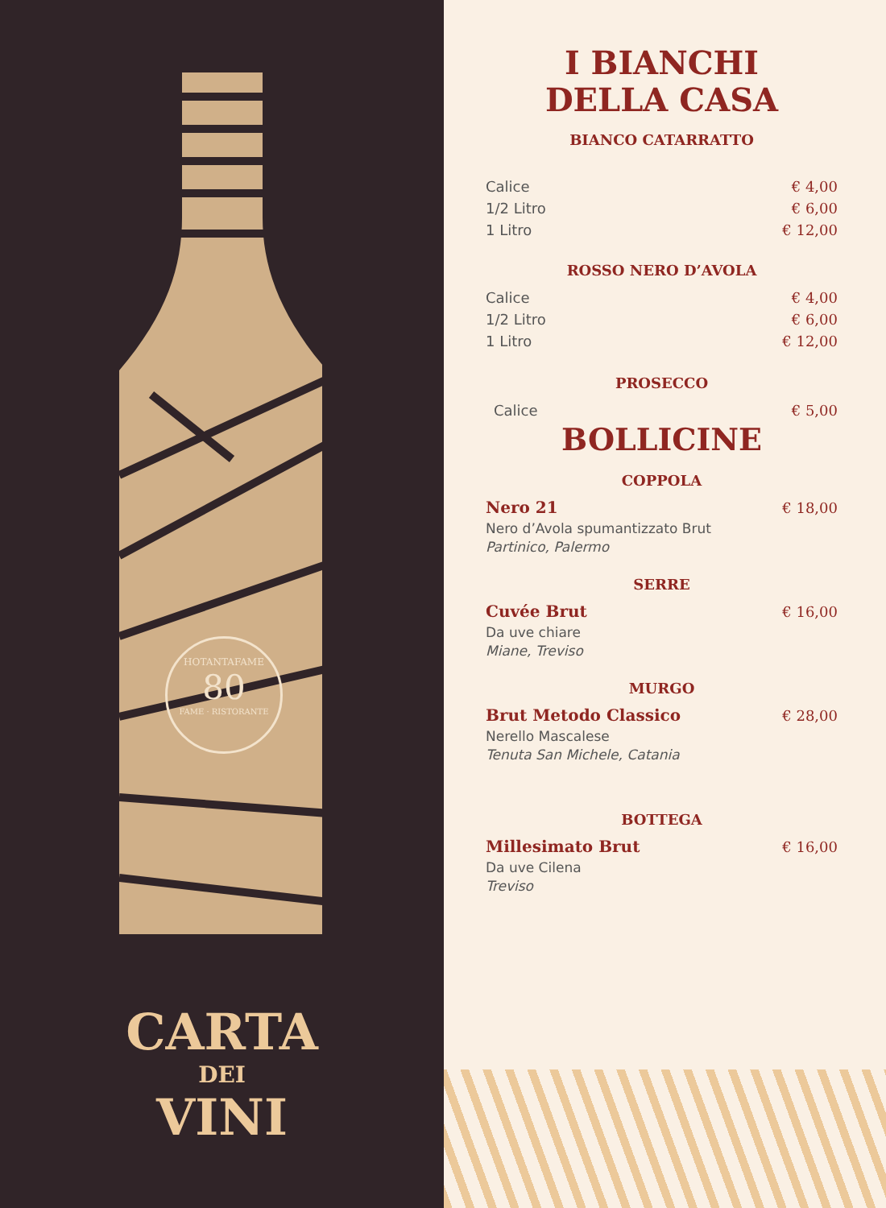HOTANTAFAME
80
FAME · RISTORANTE
CARTA
DEI
VINI
I BIANCHI
DELLA CASA
BIANCO CATARRATTO
Calice € 4,00
1/2 Litro € 6,00
1 Litro € 12,00
ROSSO NERO D’AVOLA
Calice € 4,00
1/2 Litro € 6,00
1 Litro € 12,00
PROSECCO
Calice € 5,00
BOLLICINE
COPPOLA
Nero 21 € 18,00
Nero d’Avola spumantizzato Brut
Partinico, Palermo
SERRE
Cuvée Brut € 16,00
Da uve chiare
Miane, Treviso
MURGO
Brut Metodo Classico € 28,00
Nerello Mascalese
Tenuta San Michele, Catania
BOTTEGA
Millesimato Brut € 16,00
Da uve Cilena
Treviso